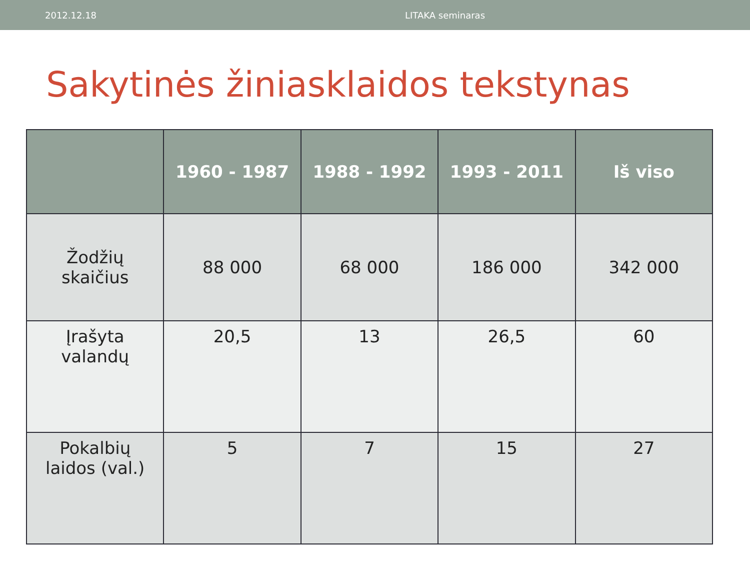2012.12.18 LITAKA seminaras
Sakytinės žiniasklaidos tekstynas
| | 1960 - 1987 | 1988 - 1992 | 1993 - 2011 | Iš viso |
| --- | --- | --- | --- | --- |
| Žodžių skaičius | 88 000 | 68 000 | 186 000 | 342 000 |
| Įrašyta valandų | 20,5 | 13 | 26,5 | 60 |
| Pokalbių laidos (val.) | 5 | 7 | 15 | 27 |